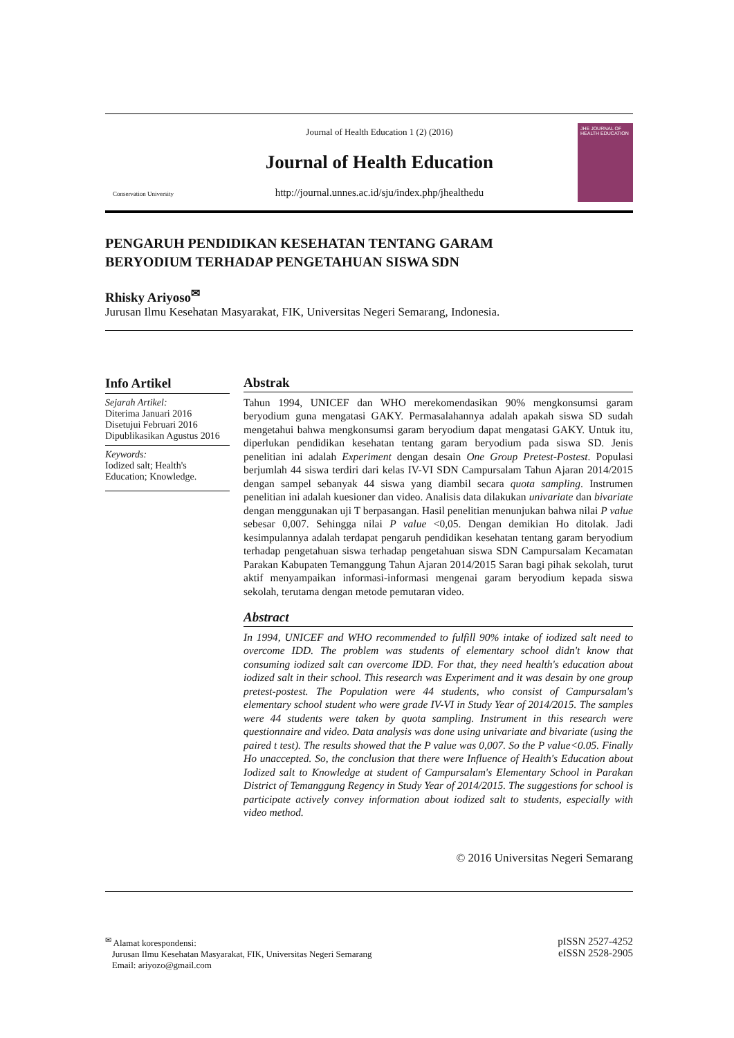Conservation University
Journal of Health Education 1 (2) (2016)
Journal of Health Education
http://journal.unnes.ac.id/sju/index.php/jhealthedu
JHE JOURNAL OF HEALTH EDUCATION
PENGARUH PENDIDIKAN KESEHATAN TENTANG GARAM
BERYODIUM TERHADAP PENGETAHUAN SISWA SDN
Rhisky Ariyoso<sup>✉</sup>
Jurusan Ilmu Kesehatan Masyarakat, FIK, Universitas Negeri Semarang, Indonesia.
Info Artikel
Sejarah Artikel:
Diterima Januari 2016
Disetujui Februari 2016
Dipublikasikan Agustus 2016
Keywords:
Iodized salt; Health's Education; Knowledge.
Abstrak
Tahun 1994, UNICEF dan WHO merekomendasikan 90% mengkonsumsi garam beryodium guna mengatasi GAKY. Permasalahannya adalah apakah siswa SD sudah mengetahui bahwa mengkonsumsi garam beryodium dapat mengatasi GAKY. Untuk itu, diperlukan pendidikan kesehatan tentang garam beryodium pada siswa SD. Jenis penelitian ini adalah Experiment dengan desain One Group Pretest-Postest. Populasi berjumlah 44 siswa terdiri dari kelas IV-VI SDN Campursalam Tahun Ajaran 2014/2015 dengan sampel sebanyak 44 siswa yang diambil secara quota sampling. Instrumen penelitian ini adalah kuesioner dan video. Analisis data dilakukan univariate dan bivariate dengan menggunakan uji T berpasangan. Hasil penelitian menunjukan bahwa nilai P value sebesar 0,007. Sehingga nilai P value <0,05. Dengan demikian Ho ditolak. Jadi kesimpulannya adalah terdapat pengaruh pendidikan kesehatan tentang garam beryodium terhadap pengetahuan siswa terhadap pengetahuan siswa SDN Campursalam Kecamatan Parakan Kabupaten Temanggung Tahun Ajaran 2014/2015 Saran bagi pihak sekolah, turut aktif menyampaikan informasi-informasi mengenai garam beryodium kepada siswa sekolah, terutama dengan metode pemutaran video.
Abstract
In 1994, UNICEF and WHO recommended to fulfill 90% intake of iodized salt need to overcome IDD. The problem was students of elementary school didn't know that consuming iodized salt can overcome IDD. For that, they need health's education about iodized salt in their school. This research was Experiment and it was desain by one group pretest-postest. The Population were 44 students, who consist of Campursalam's elementary school student who were grade IV-VI in Study Year of 2014/2015. The samples were 44 students were taken by quota sampling. Instrument in this research were questionnaire and video. Data analysis was done using univariate and bivariate (using the paired t test). The results showed that the P value was 0,007. So the P value<0.05. Finally Ho unaccepted. So, the conclusion that there were Influence of Health's Education about Iodized salt to Knowledge at student of Campursalam's Elementary School in Parakan District of Temanggung Regency in Study Year of 2014/2015. The suggestions for school is participate actively convey information about iodized salt to students, especially with video method.
© 2016 Universitas Negeri Semarang
<sup>✉</sup> Alamat korespondensi:
Jurusan Ilmu Kesehatan Masyarakat, FIK, Universitas Negeri Semarang
Email: ariyozo@gmail.com
pISSN 2527-4252
eISSN 2528-2905